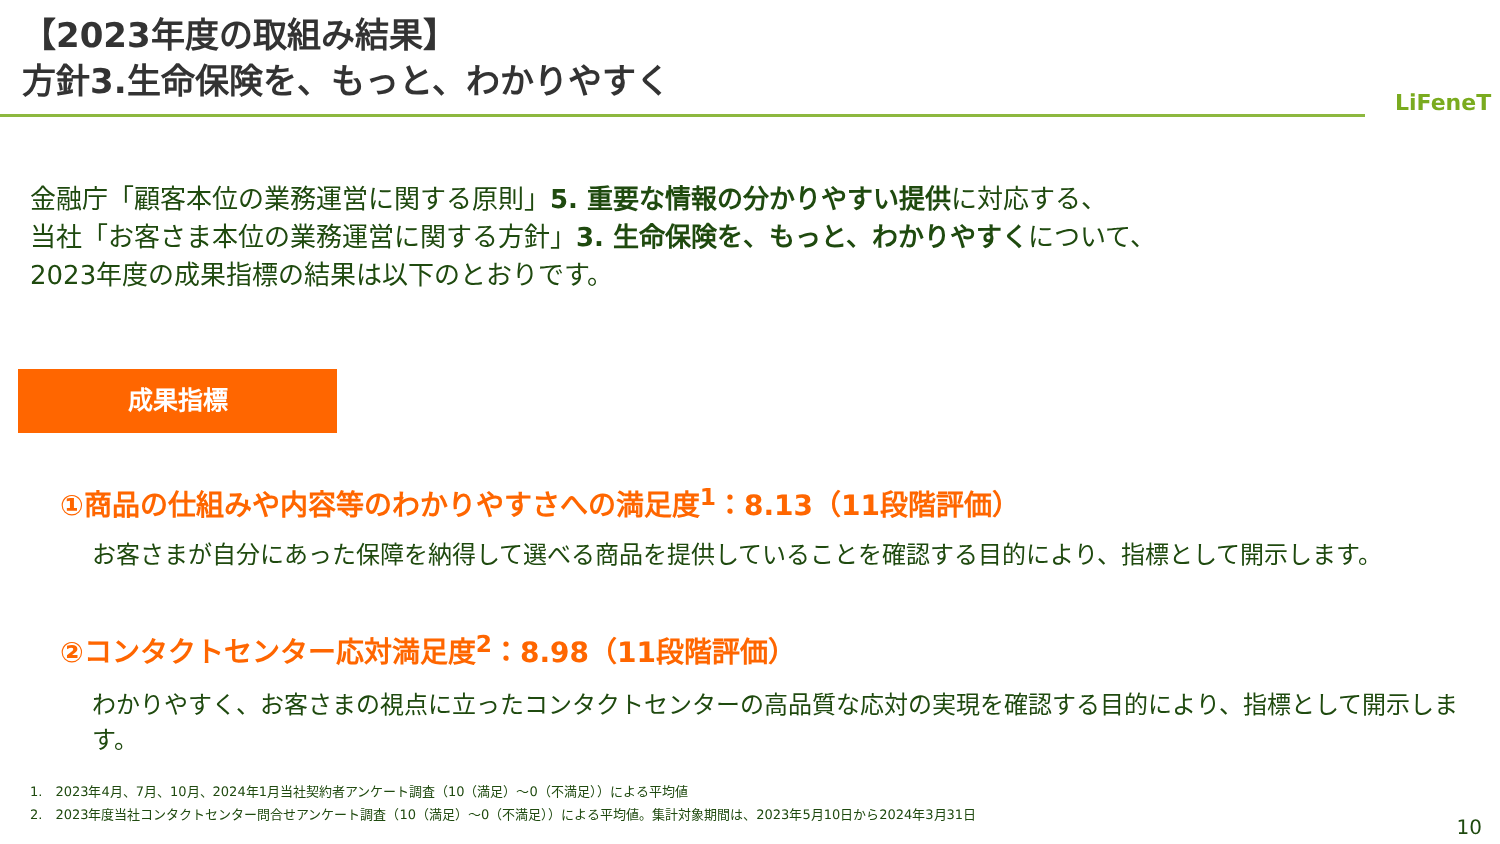【2023年度の取組み結果】
方針3.生命保険を、もっと、わかりやすく
LiFeneT
金融庁「顧客本位の業務運営に関する原則」5. 重要な情報の分かりやすい提供に対応する、
当社「お客さま本位の業務運営に関する方針」3. 生命保険を、もっと、わかりやすくについて、
2023年度の成果指標の結果は以下のとおりです。
成果指標
①商品の仕組みや内容等のわかりやすさへの満足度<sup>1</sup>：8.13（11段階評価）
お客さまが自分にあった保障を納得して選べる商品を提供していることを確認する目的により、指標として開示します。
②コンタクトセンター応対満足度<sup>2</sup>：8.98（11段階評価）
わかりやすく、お客さまの視点に立ったコンタクトセンターの高品質な応対の実現を確認する目的により、指標として開示します。
1.　2023年4月、7月、10月、2024年1月当社契約者アンケート調査（10（満足）～0（不満足））による平均値
2.　2023年度当社コンタクトセンター問合せアンケート調査（10（満足）～0（不満足））による平均値。集計対象期間は、2023年5月10日から2024年3月31日
10